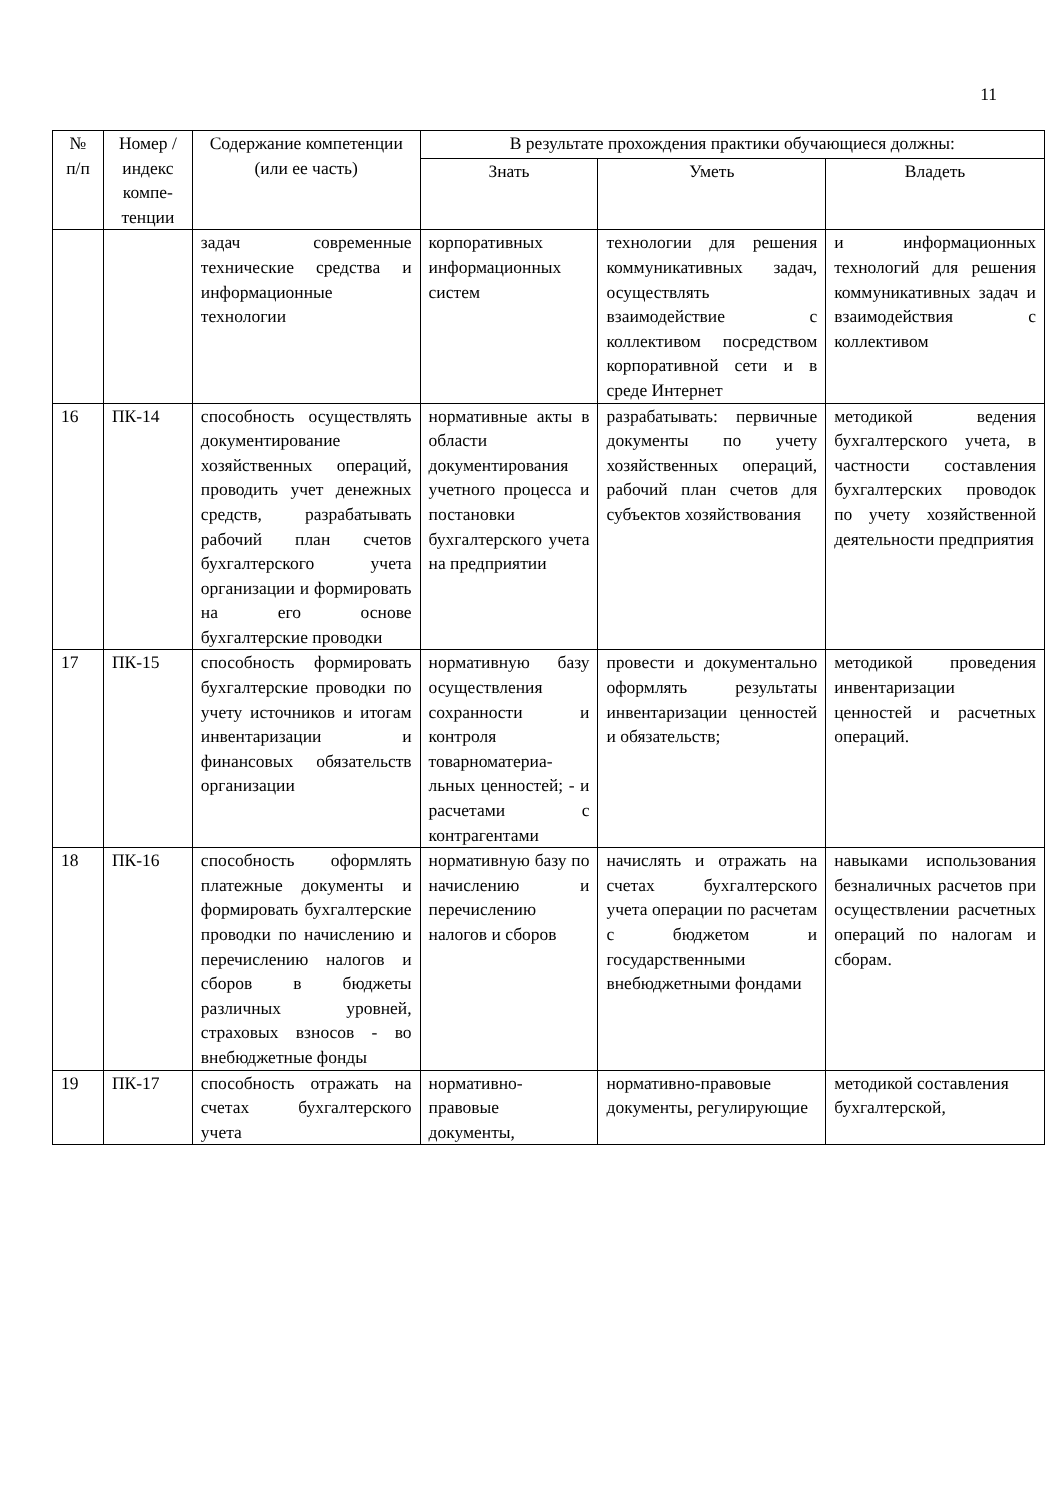11
| № п/п | Номер /индекс компе-тенции | Содержание компетенции (или ее часть) | В результате прохождения практики обучающиеся должны: | | |
| --- | --- | --- | --- | --- | --- |
| | | | Знать | Уметь | Владеть |
| | | задач современные технические средства и информационные технологии | корпоративных информационных систем | технологии для решения коммуникативных задач, осуществлять взаимодействие с коллективом посредством корпоративной сети и в среде Интернет | и информационных технологий для решения коммуникативных задач и взаимодействия с коллективом |
| 16 | ПК-14 | способность осуществлять документирование хозяйственных операций, проводить учет денежных средств, разрабатывать рабочий план счетов бухгалтерского учета организации и формировать на его основе бухгалтерские проводки | нормативные акты в области документирования учетного процесса и постановки бухгалтерского учета на предприятии | разрабатывать: первичные документы по учету хозяйственных операций, рабочий план счетов для субъектов хозяйствования | методикой ведения бухгалтерского учета, в частности составления бухгалтерских проводок по учету хозяйственной деятельности предприятия |
| 17 | ПК-15 | способность формировать бухгалтерские проводки по учету источников и итогам инвентаризации и финансовых обязательств организации | нормативную базу осуществления сохранности и контроля товарноматериа-льных ценностей; - и расчетами с контрагентами | провести и документально оформлять результаты инвентаризации ценностей и обязательств; | методикой проведения инвентаризации ценностей и расчетных операций. |
| 18 | ПК-16 | способность оформлять платежные документы и формировать бухгалтерские проводки по начислению и перечислению налогов и сборов в бюджеты различных уровней, страховых взносов - во внебюджетные фонды | нормативную базу по начислению и перечислению налогов и сборов | начислять и отражать на счетах бухгалтерского учета операции по расчетам с бюджетом и государственными внебюджетными фондами | навыками использования безналичных расчетов при осуществлении расчетных операций по налогам и сборам. |
| 19 | ПК-17 | способность отражать на счетах бухгалтерского учета | нормативно-правовые документы, | нормативно-правовые документы, регулирующие | методикой составления бухгалтерской, |